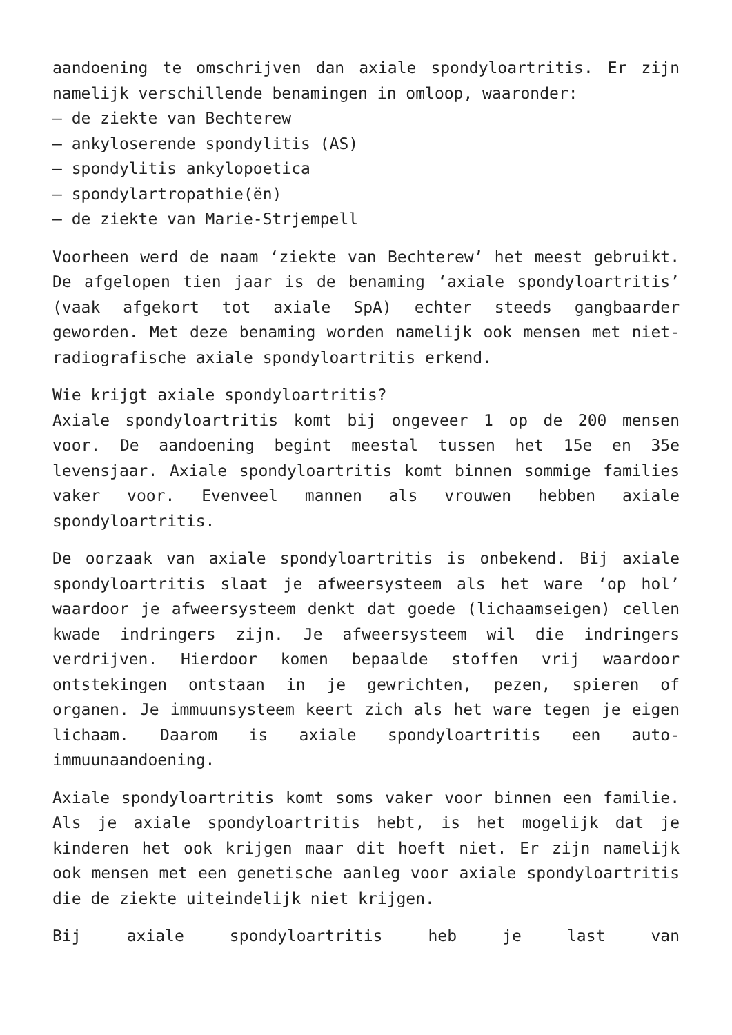aandoening te omschrijven dan axiale spondyloartritis. Er zijn namelijk verschillende benamingen in omloop, waaronder:
– de ziekte van Bechterew
– ankyloserende spondylitis (AS)
– spondylitis ankylopoetica
– spondylartropathie(ën)
– de ziekte van Marie-Strjempell
Voorheen werd de naam ‘ziekte van Bechterew’ het meest gebruikt. De afgelopen tien jaar is de benaming ‘axiale spondyloartritis’ (vaak afgekort tot axiale SpA) echter steeds gangbaarder geworden. Met deze benaming worden namelijk ook mensen met niet-radiografische axiale spondyloartritis erkend.
Wie krijgt axiale spondyloartritis?
Axiale spondyloartritis komt bij ongeveer 1 op de 200 mensen voor. De aandoening begint meestal tussen het 15e en 35e levensjaar. Axiale spondyloartritis komt binnen sommige families vaker voor. Evenveel mannen als vrouwen hebben axiale spondyloartritis.
De oorzaak van axiale spondyloartritis is onbekend. Bij axiale spondyloartritis slaat je afweersysteem als het ware ‘op hol’ waardoor je afweersysteem denkt dat goede (lichaamseigen) cellen kwade indringers zijn. Je afweersysteem wil die indringers verdrijven. Hierdoor komen bepaalde stoffen vrij waardoor ontstekingen ontstaan in je gewrichten, pezen, spieren of organen. Je immuunsysteem keert zich als het ware tegen je eigen lichaam. Daarom is axiale spondyloartritis een auto-immuunaandoening.
Axiale spondyloartritis komt soms vaker voor binnen een familie. Als je axiale spondyloartritis hebt, is het mogelijk dat je kinderen het ook krijgen maar dit hoeft niet. Er zijn namelijk ook mensen met een genetische aanleg voor axiale spondyloartritis die de ziekte uiteindelijk niet krijgen.
Bij axiale spondyloartritis heb je last van